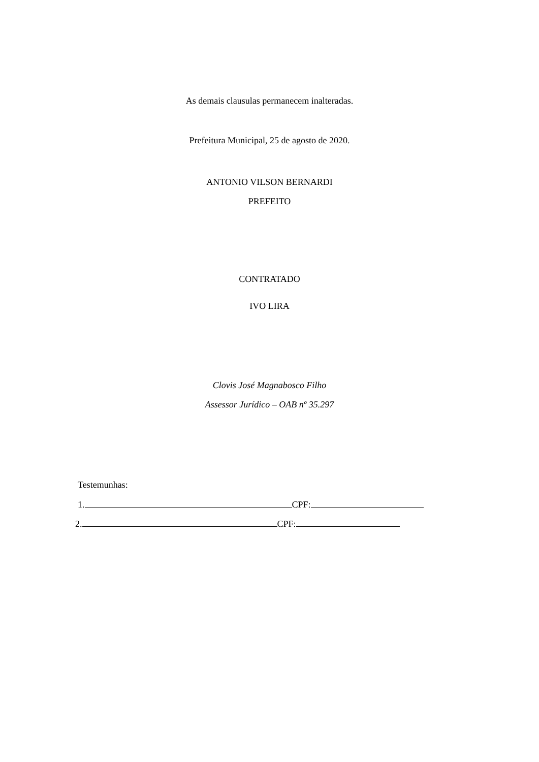As demais clausulas permanecem inalteradas.
Prefeitura Municipal, 25 de agosto de 2020.
ANTONIO VILSON BERNARDI
PREFEITO
CONTRATADO
IVO LIRA
Clovis José Magnabosco Filho
Assessor Jurídico – OAB nº 35.297
Testemunhas:
1. CPF:
2. CPF: